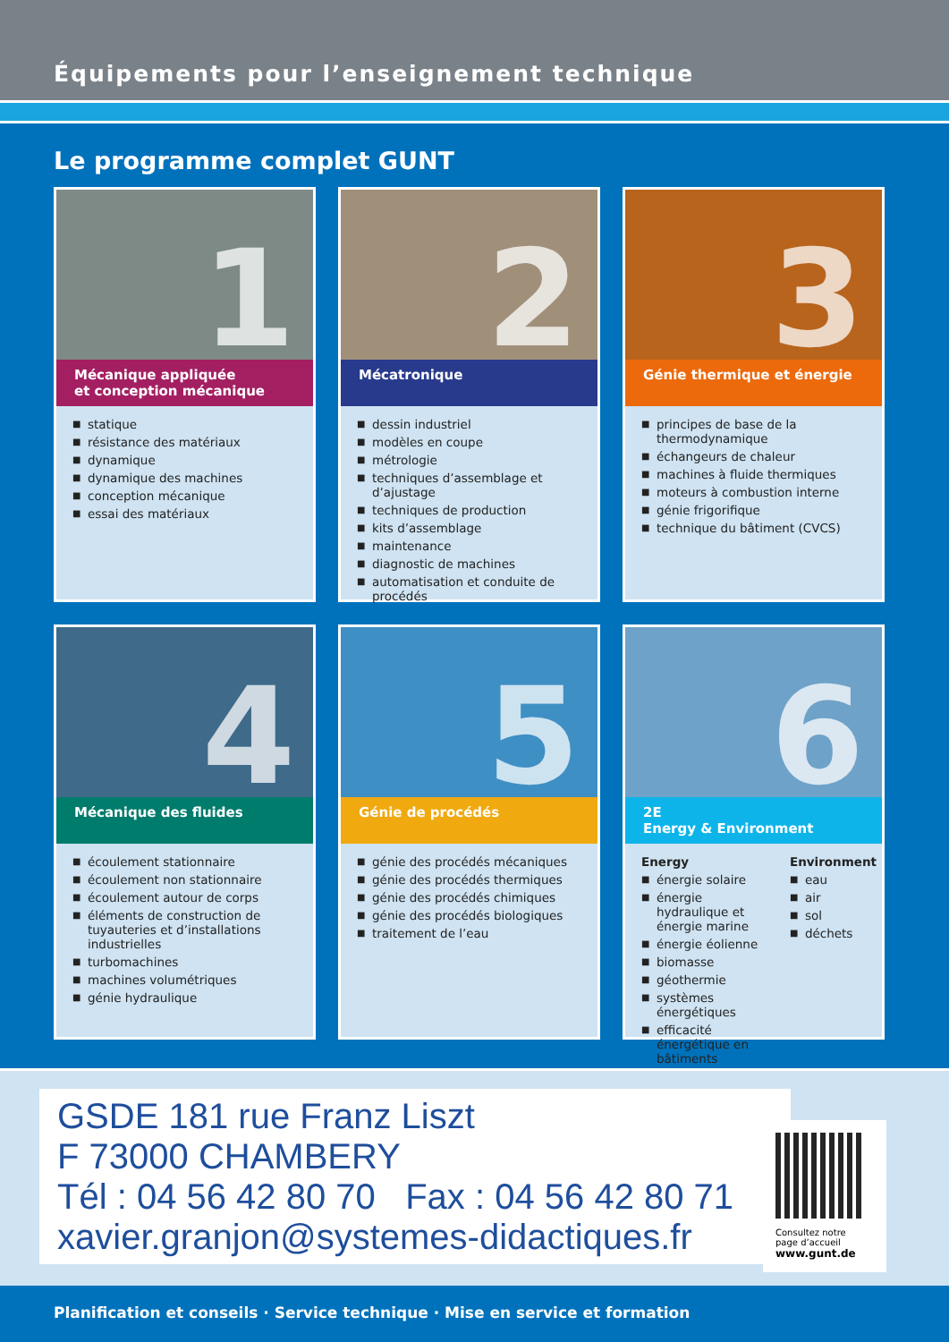Équipements pour l’enseignement technique
Le programme complet GUNT
1
Mécanique appliquée
et conception mécanique
■ statique
■ résistance des matériaux
■ dynamique
■ dynamique des machines
■ conception mécanique
■ essai des matériaux
2
Mécatronique
■ dessin industriel
■ modèles en coupe
■ métrologie
■ techniques d’assemblage et d’ajustage
■ techniques de production
■ kits d’assemblage
■ maintenance
■ diagnostic de machines
■ automatisation et conduite de procédés
3
Génie thermique et énergie
■ principes de base de la thermodynamique
■ échangeurs de chaleur
■ machines à fluide thermiques
■ moteurs à combustion interne
■ génie frigorifique
■ technique du bâtiment (CVCS)
4
Mécanique des fluides
■ écoulement stationnaire
■ écoulement non stationnaire
■ écoulement autour de corps
■ éléments de construction de tuyauteries et d’installations industrielles
■ turbomachines
■ machines volumétriques
■ génie hydraulique
5
Génie de procédés
■ génie des procédés mécaniques
■ génie des procédés thermiques
■ génie des procédés chimiques
■ génie des procédés biologiques
■ traitement de l’eau
6
2E
Energy & Environment
Energy
■ énergie solaire
■ énergie hydraulique et énergie marine
■ énergie éolienne
■ biomasse
■ géothermie
■ systèmes énergétiques
■ efficacité énergétique en bâtiments
Environment
■ eau
■ air
■ sol
■ déchets
GSDE 181 rue Franz Liszt
F 73000 CHAMBERY
Tél : 04 56 42 80 70 Fax : 04 56 42 80 71
xavier.granjon@systemes-didactiques.fr
Consultez notre
page d’accueil
www.gunt.de
Planification et conseils · Service technique · Mise en service et formation